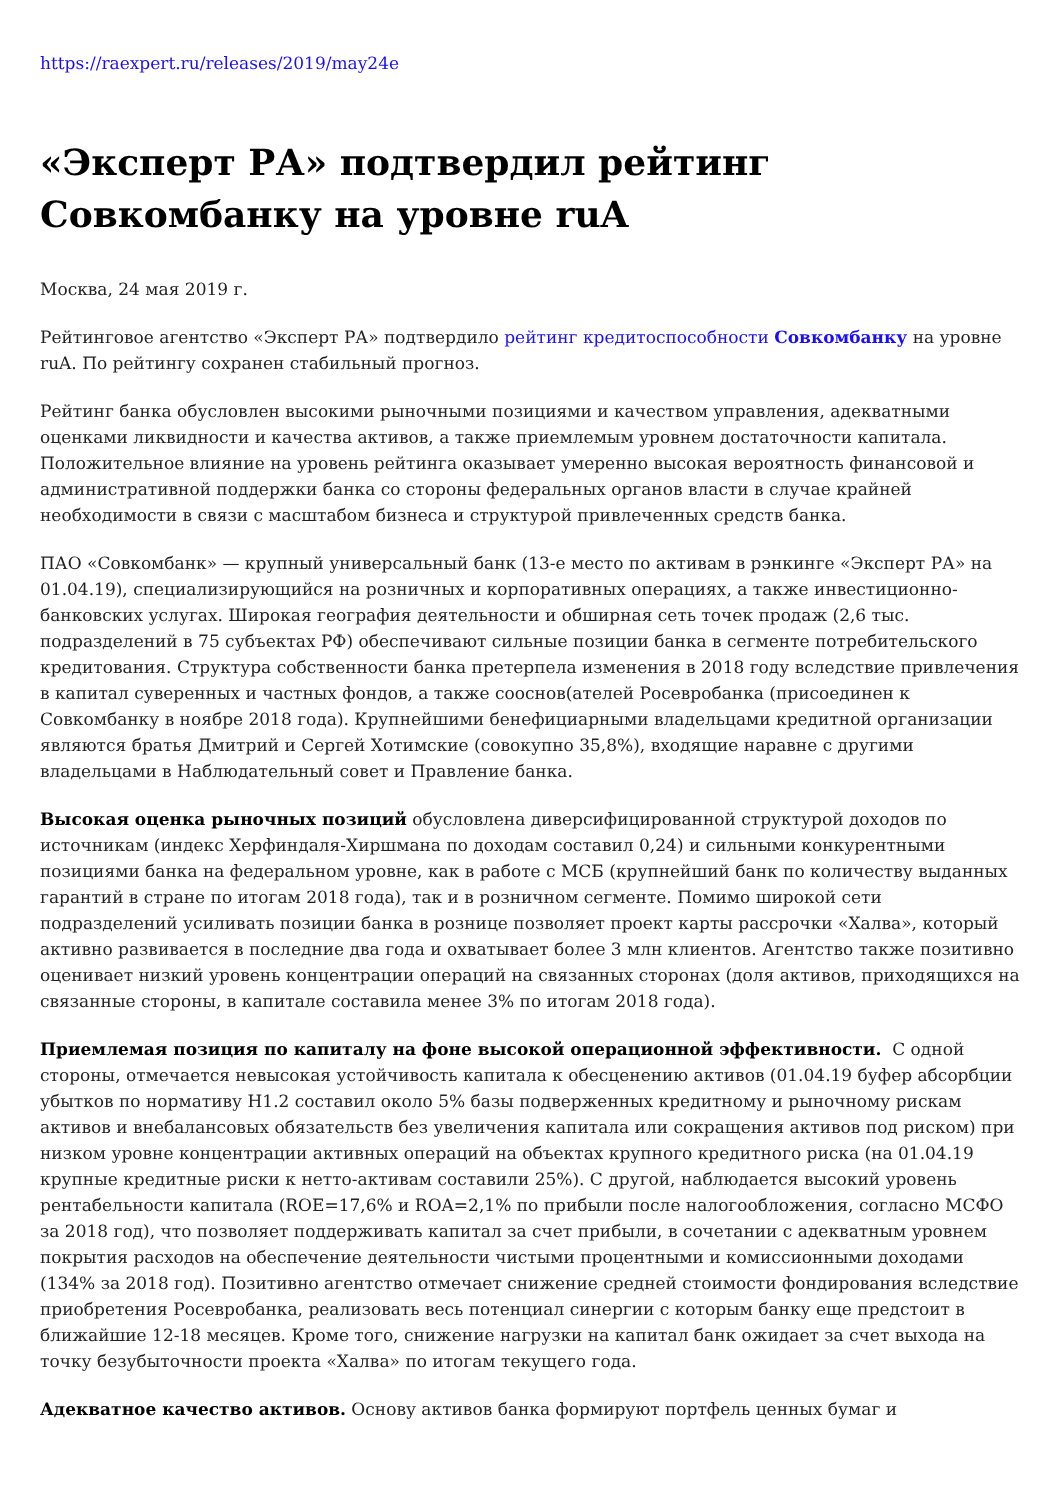https://raexpert.ru/releases/2019/may24e
«Эксперт РА» подтвердил рейтинг Совкомбанку на уровне ruA
Москва, 24 мая 2019 г.
Рейтинговое агентство «Эксперт РА» подтвердило рейтинг кредитоспособности Совкомбанку на уровне ruA. По рейтингу сохранен стабильный прогноз.
Рейтинг банка обусловлен высокими рыночными позициями и качеством управления, адекватными оценками ликвидности и качества активов, а также приемлемым уровнем достаточности капитала. Положительное влияние на уровень рейтинга оказывает умеренно высокая вероятность финансовой и административной поддержки банка со стороны федеральных органов власти в случае крайней необходимости в связи с масштабом бизнеса и структурой привлеченных средств банка.
ПАО «Совкомбанк» — крупный универсальный банк (13-е место по активам в рэнкинге «Эксперт РА» на 01.04.19), специализирующийся на розничных и корпоративных операциях, а также инвестиционно-банковских услугах. Широкая география деятельности и обширная сеть точек продаж (2,6 тыс. подразделений в 75 субъектах РФ) обеспечивают сильные позиции банка в сегменте потребительского кредитования. Структура собственности банка претерпела изменения в 2018 году вследствие привлечения в капитал суверенных и частных фондов, а также сооснов(ателей Росевробанка (присоединен к Совкомбанку в ноябре 2018 года). Крупнейшими бенефициарными владельцами кредитной организации являются братья Дмитрий и Сергей Хотимские (совокупно 35,8%), входящие наравне с другими владельцами в Наблюдательный совет и Правление банка.
Высокая оценка рыночных позиций обусловлена диверсифицированной структурой доходов по источникам (индекс Херфиндаля-Хиршмана по доходам составил 0,24) и сильными конкурентными позициями банка на федеральном уровне, как в работе с МСБ (крупнейший банк по количеству выданных гарантий в стране по итогам 2018 года), так и в розничном сегменте. Помимо широкой сети подразделений усиливать позиции банка в рознице позволяет проект карты рассрочки «Халва», который активно развивается в последние два года и охватывает более 3 млн клиентов. Агентство также позитивно оценивает низкий уровень концентрации операций на связанных сторонах (доля активов, приходящихся на связанные стороны, в капитале составила менее 3% по итогам 2018 года).
Приемлемая позиция по капиталу на фоне высокой операционной эффективности. С одной стороны, отмечается невысокая устойчивость капитала к обесценению активов (01.04.19 буфер абсорбции убытков по нормативу Н1.2 составил около 5% базы подверженных кредитному и рыночному рискам активов и внебалансовых обязательств без увеличения капитала или сокращения активов под риском) при низком уровне концентрации активных операций на объектах крупного кредитного риска (на 01.04.19 крупные кредитные риски к нетто-активам составили 25%). С другой, наблюдается высокий уровень рентабельности капитала (ROE=17,6% и ROA=2,1% по прибыли после налогообложения, согласно МСФО за 2018 год), что позволяет поддерживать капитал за счет прибыли, в сочетании с адекватным уровнем покрытия расходов на обеспечение деятельности чистыми процентными и комиссионными доходами (134% за 2018 год). Позитивно агентство отмечает снижение средней стоимости фондирования вследствие приобретения Росевробанка, реализовать весь потенциал синергии с которым банку еще предстоит в ближайшие 12-18 месяцев. Кроме того, снижение нагрузки на капитал банк ожидает за счет выхода на точку безубыточности проекта «Халва» по итогам текущего года.
Адекватное качество активов. Основу активов банка формируют портфель ценных бумаг и